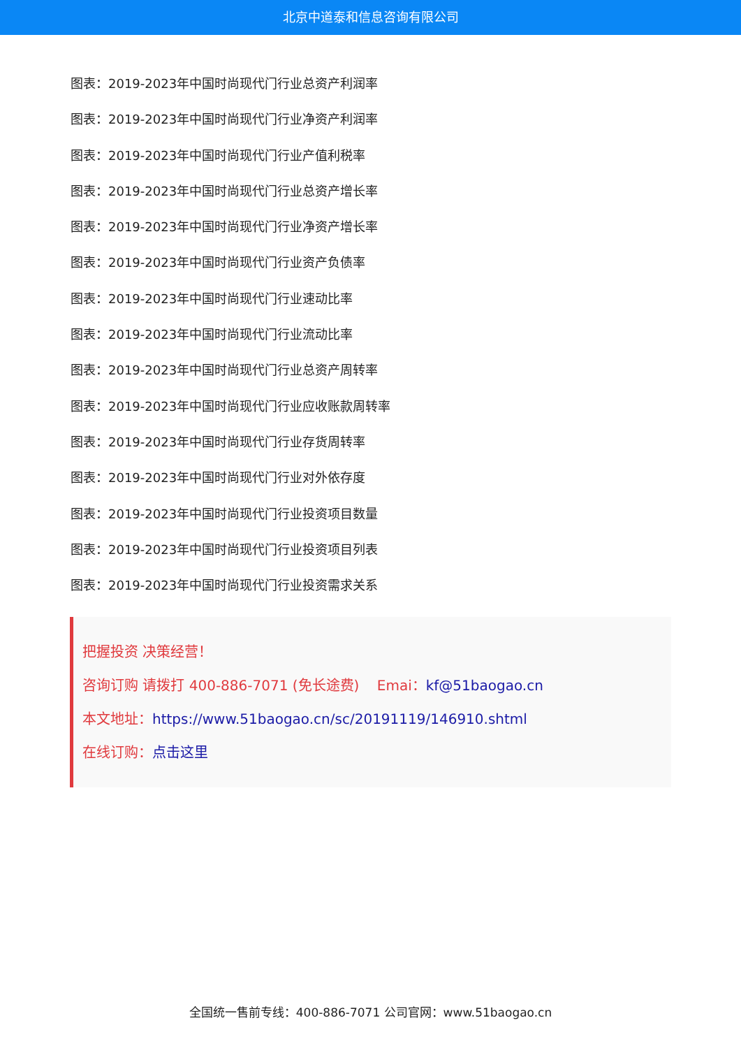北京中道泰和信息咨询有限公司
图表：2019-2023年中国时尚现代门行业总资产利润率
图表：2019-2023年中国时尚现代门行业净资产利润率
图表：2019-2023年中国时尚现代门行业产值利税率
图表：2019-2023年中国时尚现代门行业总资产增长率
图表：2019-2023年中国时尚现代门行业净资产增长率
图表：2019-2023年中国时尚现代门行业资产负债率
图表：2019-2023年中国时尚现代门行业速动比率
图表：2019-2023年中国时尚现代门行业流动比率
图表：2019-2023年中国时尚现代门行业总资产周转率
图表：2019-2023年中国时尚现代门行业应收账款周转率
图表：2019-2023年中国时尚现代门行业存货周转率
图表：2019-2023年中国时尚现代门行业对外依存度
图表：2019-2023年中国时尚现代门行业投资项目数量
图表：2019-2023年中国时尚现代门行业投资项目列表
图表：2019-2023年中国时尚现代门行业投资需求关系
把握投资 决策经营！
咨询订购 请拨打 400-886-7071 (免长途费) Emai：kf@51baogao.cn
本文地址：https://www.51baogao.cn/sc/20191119/146910.shtml
在线订购：点击这里
全国统一售前专线：400-886-7071 公司官网：www.51baogao.cn